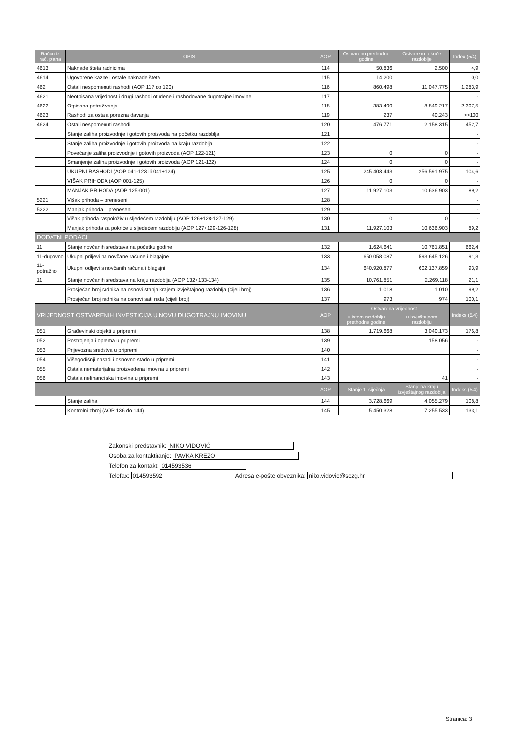| Račun iz rač. plana | OPIS | AOP | Ostvareno prethodne godine | Ostvareno tekuće razdoblje | Index (5/4) |
| --- | --- | --- | --- | --- | --- |
| 4613 | Naknade šteta radnicima | 114 | 50.836 | 2.500 | 4,9 |
| 4614 | Ugovorene kazne i ostale naknade šteta | 115 | 14.200 | | 0,0 |
| 462 | Ostali nespomenuti rashodi (AOP 117 do 120) | 116 | 860.498 | 11.047.775 | 1.283,9 |
| 4621 | Neotpisana vrijednost i drugi rashodi otuđene i rashodovane dugotrajne imovine | 117 | | | - |
| 4622 | Otpisana potraživanja | 118 | 383.490 | 8.849.217 | 2.307,5 |
| 4623 | Rashodi za ostala porezna davanja | 119 | 237 | 40.243 | >>100 |
| 4624 | Ostali nespomenuti rashodi | 120 | 476.771 | 2.158.315 | 452,7 |
| | Stanje zaliha proizvodnje i gotovih proizvoda na početku razdoblja | 121 | | | - |
| | Stanje zaliha proizvodnje i gotovih proizvoda na kraju razdoblja | 122 | | | - |
| | Povećanje zaliha proizvodnje i gotovih proizvoda (AOP 122-121) | 123 | 0 | 0 | - |
| | Smanjenje zaliha proizvodnje i gotovih proizvoda (AOP 121-122) | 124 | 0 | 0 | - |
| | UKUPNI RASHODI (AOP 041-123 ili 041+124) | 125 | 245.403.443 | 256.591.975 | 104,6 |
| | VIŠAK PRIHODA (AOP 001-125) | 126 | 0 | 0 | - |
| | MANJAK PRIHODA (AOP 125-001) | 127 | 11.927.103 | 10.636.903 | 89,2 |
| 5221 | Višak prihoda – preneseni | 128 | | | - |
| 5222 | Manjak prihoda – preneseni | 129 | | | - |
| | Višak prihoda raspoloživ u sljedećem razdoblju (AOP 126+128-127-129) | 130 | 0 | 0 | - |
| | Manjak prihoda za pokriće u sljedećem razdoblju (AOP 127+129-126-128) | 131 | 11.927.103 | 10.636.903 | 89,2 |
| DODATNI PODACI | | | | | |
| 11 | Stanje novčanih sredstava na početku godine | 132 | 1.624.641 | 10.761.851 | 662,4 |
| 11-dugovno | Ukupni priljevi na novčane račune i blagajne | 133 | 650.058.087 | 593.645.126 | 91,3 |
| 11-potražno | Ukupni odljevi s novčanih računa i blagajni | 134 | 640.920.877 | 602.137.859 | 93,9 |
| 11 | Stanje novčanih sredstava na kraju razdoblja (AOP 132+133-134) | 135 | 10.761.851 | 2.269.118 | 21,1 |
| | Prosječan broj radnika na osnovi stanja krajem izvještajnog razdoblja (cijeli broj) | 136 | 1.018 | 1.010 | 99,2 |
| | Prosječan broj radnika na osnovi sati rada (cijeli broj) | 137 | 973 | 974 | 100,1 |
| VRIJEDNOST OSTVARENIH INVESTICIJA U NOVU DUGOTRAJNU IMOVINU | | AOP | Ostvarena vrijednost | | Indeks (5/4) |
| | | | u istom razdoblju prethodne godine | u izvještajnom razdoblju | |
| 051 | Građevinski objekti u pripremi | 138 | 1.719.668 | 3.040.173 | 176,8 |
| 052 | Postrojenja i oprema u pripremi | 139 | | 158.056 | - |
| 053 | Prijevozna sredstva u pripremi | 140 | | | - |
| 054 | Višegodišnji nasadi i osnovno stado u pripremi | 141 | | | - |
| 055 | Ostala nematerijalna proizvedena imovina u pripremi | 142 | | | - |
| 056 | Ostala nefinancijska imovina u pripremi | 143 | | 41 | - |
| | | AOP | Stanje 1. siječnja | Stanje na kraju izvještajnog razdoblja | Indeks (5/4) |
| | Stanje zaliha | 144 | 3.728.669 | 4.055.279 | 108,8 |
| | Kontrolni zbroj (AOP 136 do 144) | 145 | 5.450.328 | 7.255.533 | 133,1 |
Zakonski predstavnik: NIKO VIDOVIĆ
Osoba za kontaktiranje: PAVKA KREZO
Telefon za kontakt: 014593536
Telefax: 014593592 Adresa e-pošte obveznika: niko.vidovic@sczg.hr
Stranica: 3